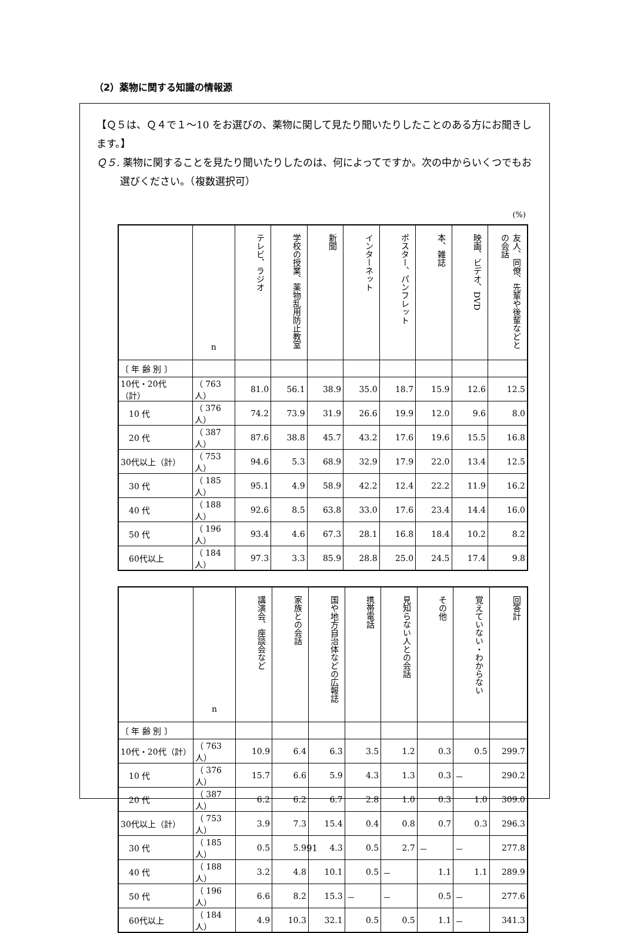（2）薬物に関する知識の情報源
【Ｑ５は、Ｑ４で１～10 をお選びの、薬物に関して見たり聞いたりしたことのある方にお聞きします。】
Ｑ５. 薬物に関することを見たり聞いたりしたのは、何によってですか。次の中からいくつでもお選びください。（複数選択可）
(%)
| | n | テレビ、ラジオ | 学校の授業、薬物乱用防止教室 | 新聞 | インターネット | ポスター、パンフレット | 本、雑誌 | 映画、ビデオ、DVD | 友人、同僚、先輩や後輩などとの会話 |
| --- | --- | --- | --- | --- | --- | --- | --- | --- | --- |
| 〔 年 齢 別 〕 | | | | | | | | | |
| 10代・20代（計） | （ 763人） | 81.0 | 56.1 | 38.9 | 35.0 | 18.7 | 15.9 | 12.6 | 12.5 |
| 10 代 | （ 376人） | 74.2 | 73.9 | 31.9 | 26.6 | 19.9 | 12.0 | 9.6 | 8.0 |
| 20 代 | （ 387人） | 87.6 | 38.8 | 45.7 | 43.2 | 17.6 | 19.6 | 15.5 | 16.8 |
| 30代以上（計） | （ 753人） | 94.6 | 5.3 | 68.9 | 32.9 | 17.9 | 22.0 | 13.4 | 12.5 |
| 30 代 | （ 185人） | 95.1 | 4.9 | 58.9 | 42.2 | 12.4 | 22.2 | 11.9 | 16.2 |
| 40 代 | （ 188人） | 92.6 | 8.5 | 63.8 | 33.0 | 17.6 | 23.4 | 14.4 | 16.0 |
| 50 代 | （ 196人） | 93.4 | 4.6 | 67.3 | 28.1 | 16.8 | 18.4 | 10.2 | 8.2 |
| 60代以上 | （ 184人） | 97.3 | 3.3 | 85.9 | 28.8 | 25.0 | 24.5 | 17.4 | 9.8 |
| | n | 講演会、座談会など | 家族との会話 | 国や地方自治体などの広報誌 | 携帯電話 | 見知らない人との会話 | その他 | 覚えていない・わからない | 回答計 |
| --- | --- | --- | --- | --- | --- | --- | --- | --- | --- |
| 〔 年 齢 別 〕 | | | | | | | | | |
| 10代・20代（計） | （ 763人） | 10.9 | 6.4 | 6.3 | 3.5 | 1.2 | 0.3 | 0.5 | 299.7 |
| 10 代 | （ 376人） | 15.7 | 6.6 | 5.9 | 4.3 | 1.3 | 0.3 | － | 290.2 |
| 20 代 | （ 387人） | 6.2 | 6.2 | 6.7 | 2.8 | 1.0 | 0.3 | 1.0 | 309.0 |
| 30代以上（計） | （ 753人） | 3.9 | 7.3 | 15.4 | 0.4 | 0.8 | 0.7 | 0.3 | 296.3 |
| 30 代 | （ 185人） | 0.5 | 5.9 | 4.3 | 0.5 | 2.7 | － | － | 277.8 |
| 40 代 | （ 188人） | 3.2 | 4.8 | 10.1 | 0.5 | － | 1.1 | 1.1 | 289.9 |
| 50 代 | （ 196人） | 6.6 | 8.2 | 15.3 | － | － | 0.5 | － | 277.6 |
| 60代以上 | （ 184人） | 4.9 | 10.3 | 32.1 | 0.5 | 0.5 | 1.1 | － | 341.3 |
91